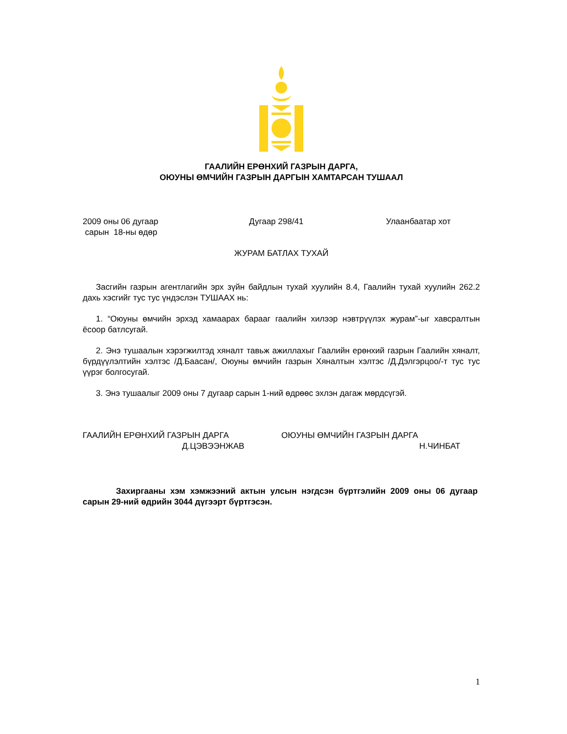ГААЛИЙН ЕРӨНХИЙ ГАЗРЫН ДАРГА,
ОЮУНЫ ӨМЧИЙН ГАЗРЫН ДАРГЫН ХАМТАРСАН ТУШААЛ
2009 оны 06 дугаар
сарын 18-ны өдөр
Дугаар 298/41 Улаанбаатар хот
ЖУРАМ БАТЛАХ ТУХАЙ
Засгийн газрын агентлагийн эрх зүйн байдлын тухай хуулийн 8.4, Гаалийн тухай хуулийн 262.2 дахь хэсгийг тус тус үндэслэн ТУШААХ нь:
1. “Оюуны өмчийн эрхэд хамаарах барааг гаалийн хилээр нэвтрүүлэх журам”-ыг хавсралтын ёсоор батлсугай.
2. Энэ тушаалын хэрэгжилтэд хяналт тавьж ажиллахыг Гаалийн ерөнхий газрын Гаалийн хяналт, бүрдүүлэлтийн хэлтэс /Д.Баасан/, Оюуны өмчийн газрын Хяналтын хэлтэс /Д.Дэлгэрцоо/-т тус тус үүрэг болгосугай.
3. Энэ тушаалыг 2009 оны 7 дугаар сарын 1-ний өдрөөс эхлэн дагаж мөрдсүгэй.
ГААЛИЙН ЕРӨНХИЙ ГАЗРЫН ДАРГА
Д.ЦЭВЭЭНЖАВ
ОЮУНЫ ӨМЧИЙН ГАЗРЫН ДАРГА
Н.ЧИНБАТ
Захиргааны хэм хэмжээний актын улсын нэгдсэн бүртгэлийн 2009 оны 06 дугаар сарын 29-ний өдрийн 3044 дүгээрт бүртгэсэн.
1